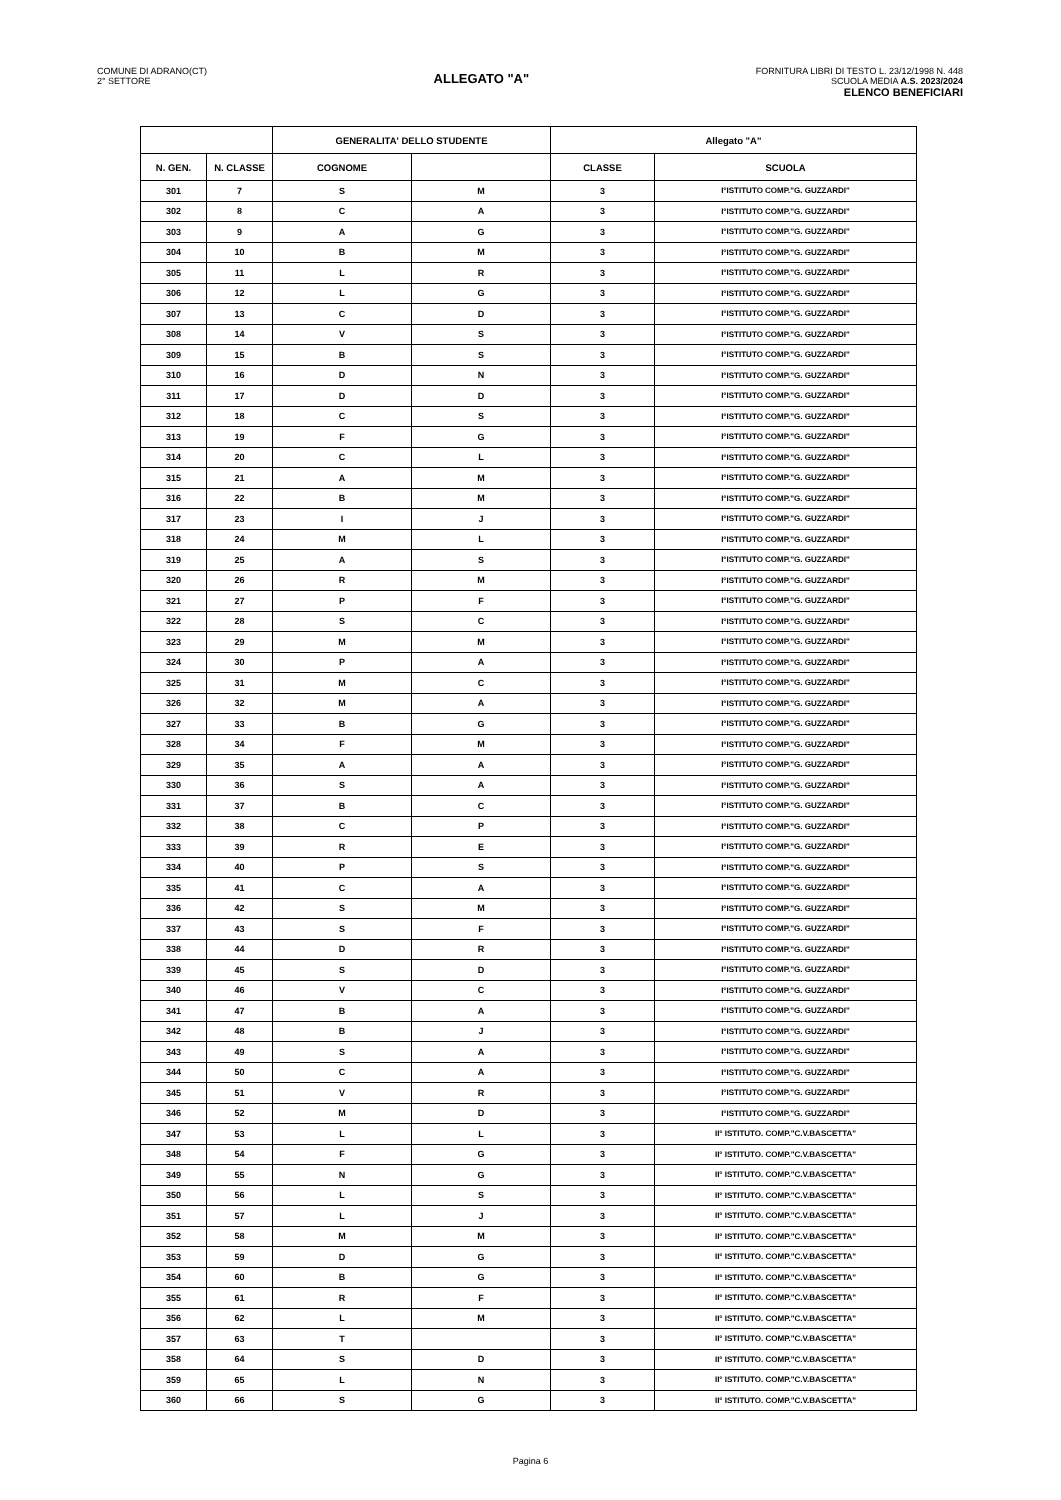COMUNE DI ADRANO(CT)
2° SETTORE
ALLEGATO "A"
FORNITURA LIBRI DI TESTO L. 23/12/1998 N. 448
SCUOLA MEDIA A.S. 2023/2024
ELENCO BENEFICIARI
| | | GENERALITA' DELLO STUDENTE | | Allegato "A" | |
| --- | --- | --- | --- | --- | --- |
| N. GEN. | N. CLASSE | COGNOME | | CLASSE | SCUOLA |
| 301 | 7 | S | M | 3 | I°ISTITUTO COMP."G. GUZZARDI" |
| 302 | 8 | C | A | 3 | I°ISTITUTO COMP."G. GUZZARDI" |
| 303 | 9 | A | G | 3 | I°ISTITUTO COMP."G. GUZZARDI" |
| 304 | 10 | B | M | 3 | I°ISTITUTO COMP."G. GUZZARDI" |
| 305 | 11 | L | R | 3 | I°ISTITUTO COMP."G. GUZZARDI" |
| 306 | 12 | L | G | 3 | I°ISTITUTO COMP."G. GUZZARDI" |
| 307 | 13 | C | D | 3 | I°ISTITUTO COMP."G. GUZZARDI" |
| 308 | 14 | V | S | 3 | I°ISTITUTO COMP."G. GUZZARDI" |
| 309 | 15 | B | S | 3 | I°ISTITUTO COMP."G. GUZZARDI" |
| 310 | 16 | D | N | 3 | I°ISTITUTO COMP."G. GUZZARDI" |
| 311 | 17 | D | D | 3 | I°ISTITUTO COMP."G. GUZZARDI" |
| 312 | 18 | C | S | 3 | I°ISTITUTO COMP."G. GUZZARDI" |
| 313 | 19 | F | G | 3 | I°ISTITUTO COMP."G. GUZZARDI" |
| 314 | 20 | C | L | 3 | I°ISTITUTO COMP."G. GUZZARDI" |
| 315 | 21 | A | M | 3 | I°ISTITUTO COMP."G. GUZZARDI" |
| 316 | 22 | B | M | 3 | I°ISTITUTO COMP."G. GUZZARDI" |
| 317 | 23 | I | J | 3 | I°ISTITUTO COMP."G. GUZZARDI" |
| 318 | 24 | M | L | 3 | I°ISTITUTO COMP."G. GUZZARDI" |
| 319 | 25 | A | S | 3 | I°ISTITUTO COMP."G. GUZZARDI" |
| 320 | 26 | R | M | 3 | I°ISTITUTO COMP."G. GUZZARDI" |
| 321 | 27 | P | F | 3 | I°ISTITUTO COMP."G. GUZZARDI" |
| 322 | 28 | S | C | 3 | I°ISTITUTO COMP."G. GUZZARDI" |
| 323 | 29 | M | M | 3 | I°ISTITUTO COMP."G. GUZZARDI" |
| 324 | 30 | P | A | 3 | I°ISTITUTO COMP."G. GUZZARDI" |
| 325 | 31 | M | C | 3 | I°ISTITUTO COMP."G. GUZZARDI" |
| 326 | 32 | M | A | 3 | I°ISTITUTO COMP."G. GUZZARDI" |
| 327 | 33 | B | G | 3 | I°ISTITUTO COMP."G. GUZZARDI" |
| 328 | 34 | F | M | 3 | I°ISTITUTO COMP."G. GUZZARDI" |
| 329 | 35 | A | A | 3 | I°ISTITUTO COMP."G. GUZZARDI" |
| 330 | 36 | S | A | 3 | I°ISTITUTO COMP."G. GUZZARDI" |
| 331 | 37 | B | C | 3 | I°ISTITUTO COMP."G. GUZZARDI" |
| 332 | 38 | C | P | 3 | I°ISTITUTO COMP."G. GUZZARDI" |
| 333 | 39 | R | E | 3 | I°ISTITUTO COMP."G. GUZZARDI" |
| 334 | 40 | P | S | 3 | I°ISTITUTO COMP."G. GUZZARDI" |
| 335 | 41 | C | A | 3 | I°ISTITUTO COMP."G. GUZZARDI" |
| 336 | 42 | S | M | 3 | I°ISTITUTO COMP."G. GUZZARDI" |
| 337 | 43 | S | F | 3 | I°ISTITUTO COMP."G. GUZZARDI" |
| 338 | 44 | D | R | 3 | I°ISTITUTO COMP."G. GUZZARDI" |
| 339 | 45 | S | D | 3 | I°ISTITUTO COMP."G. GUZZARDI" |
| 340 | 46 | V | C | 3 | I°ISTITUTO COMP."G. GUZZARDI" |
| 341 | 47 | B | A | 3 | I°ISTITUTO COMP."G. GUZZARDI" |
| 342 | 48 | B | J | 3 | I°ISTITUTO COMP."G. GUZZARDI" |
| 343 | 49 | S | A | 3 | I°ISTITUTO COMP."G. GUZZARDI" |
| 344 | 50 | C | A | 3 | I°ISTITUTO COMP."G. GUZZARDI" |
| 345 | 51 | V | R | 3 | I°ISTITUTO COMP."G. GUZZARDI" |
| 346 | 52 | M | D | 3 | I°ISTITUTO COMP."G. GUZZARDI" |
| 347 | 53 | L | L | 3 | II° ISTITUTO. COMP."C.V.BASCETTA" |
| 348 | 54 | F | G | 3 | II° ISTITUTO. COMP."C.V.BASCETTA" |
| 349 | 55 | N | G | 3 | II° ISTITUTO. COMP."C.V.BASCETTA" |
| 350 | 56 | L | S | 3 | II° ISTITUTO. COMP."C.V.BASCETTA" |
| 351 | 57 | L | J | 3 | II° ISTITUTO. COMP."C.V.BASCETTA" |
| 352 | 58 | M | M | 3 | II° ISTITUTO. COMP."C.V.BASCETTA" |
| 353 | 59 | D | G | 3 | II° ISTITUTO. COMP."C.V.BASCETTA" |
| 354 | 60 | B | G | 3 | II° ISTITUTO. COMP."C.V.BASCETTA" |
| 355 | 61 | R | F | 3 | II° ISTITUTO. COMP."C.V.BASCETTA" |
| 356 | 62 | L | M | 3 | II° ISTITUTO. COMP."C.V.BASCETTA" |
| 357 | 63 | T | | 3 | II° ISTITUTO. COMP."C.V.BASCETTA" |
| 358 | 64 | S | D | 3 | II° ISTITUTO. COMP."C.V.BASCETTA" |
| 359 | 65 | L | N | 3 | II° ISTITUTO. COMP."C.V.BASCETTA" |
| 360 | 66 | S | G | 3 | II° ISTITUTO. COMP."C.V.BASCETTA" |
Pagina 6